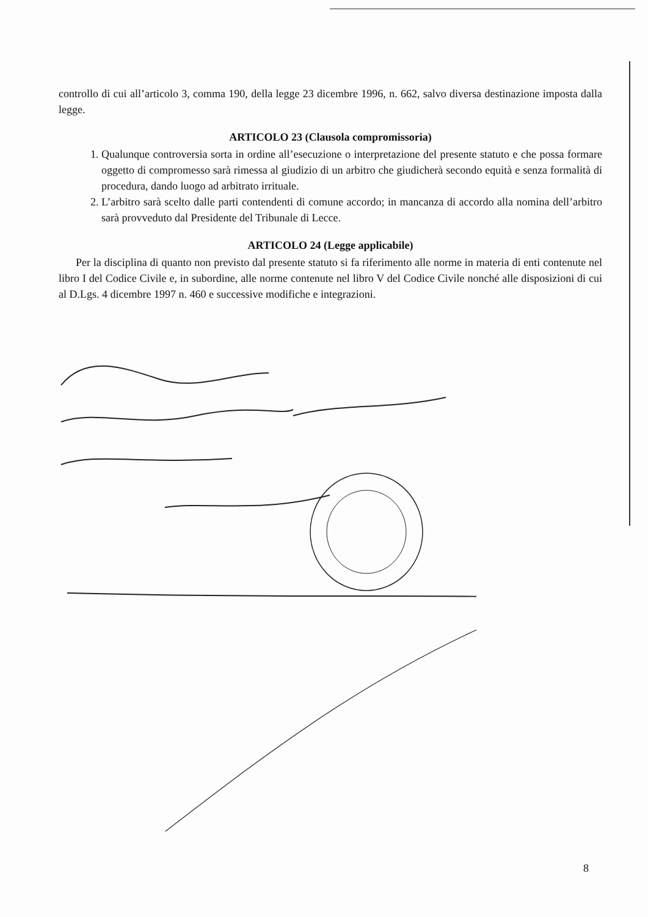controllo di cui all’articolo 3, comma 190, della legge 23 dicembre 1996, n. 662, salvo diversa destinazione imposta dalla legge.
ARTICOLO 23 (Clausola compromissoria)
1. Qualunque controversia sorta in ordine all’esecuzione o interpretazione del presente statuto e che possa formare oggetto di compromesso sarà rimessa al giudizio di un arbitro che giudicherà secondo equità e senza formalità di procedura, dando luogo ad arbitrato irrituale.
2. L’arbitro sarà scelto dalle parti contendenti di comune accordo; in mancanza di accordo alla nomina dell’arbitro sarà provveduto dal Presidente del Tribunale di Lecce.
ARTICOLO 24 (Legge applicabile)
Per la disciplina di quanto non previsto dal presente statuto si fa riferimento alle norme in materia di enti contenute nel libro I del Codice Civile e, in subordine, alle norme contenute nel libro V del Codice Civile nonché alle disposizioni di cui al D.Lgs. 4 dicembre 1997 n. 460 e successive modifiche e integrazioni.
8